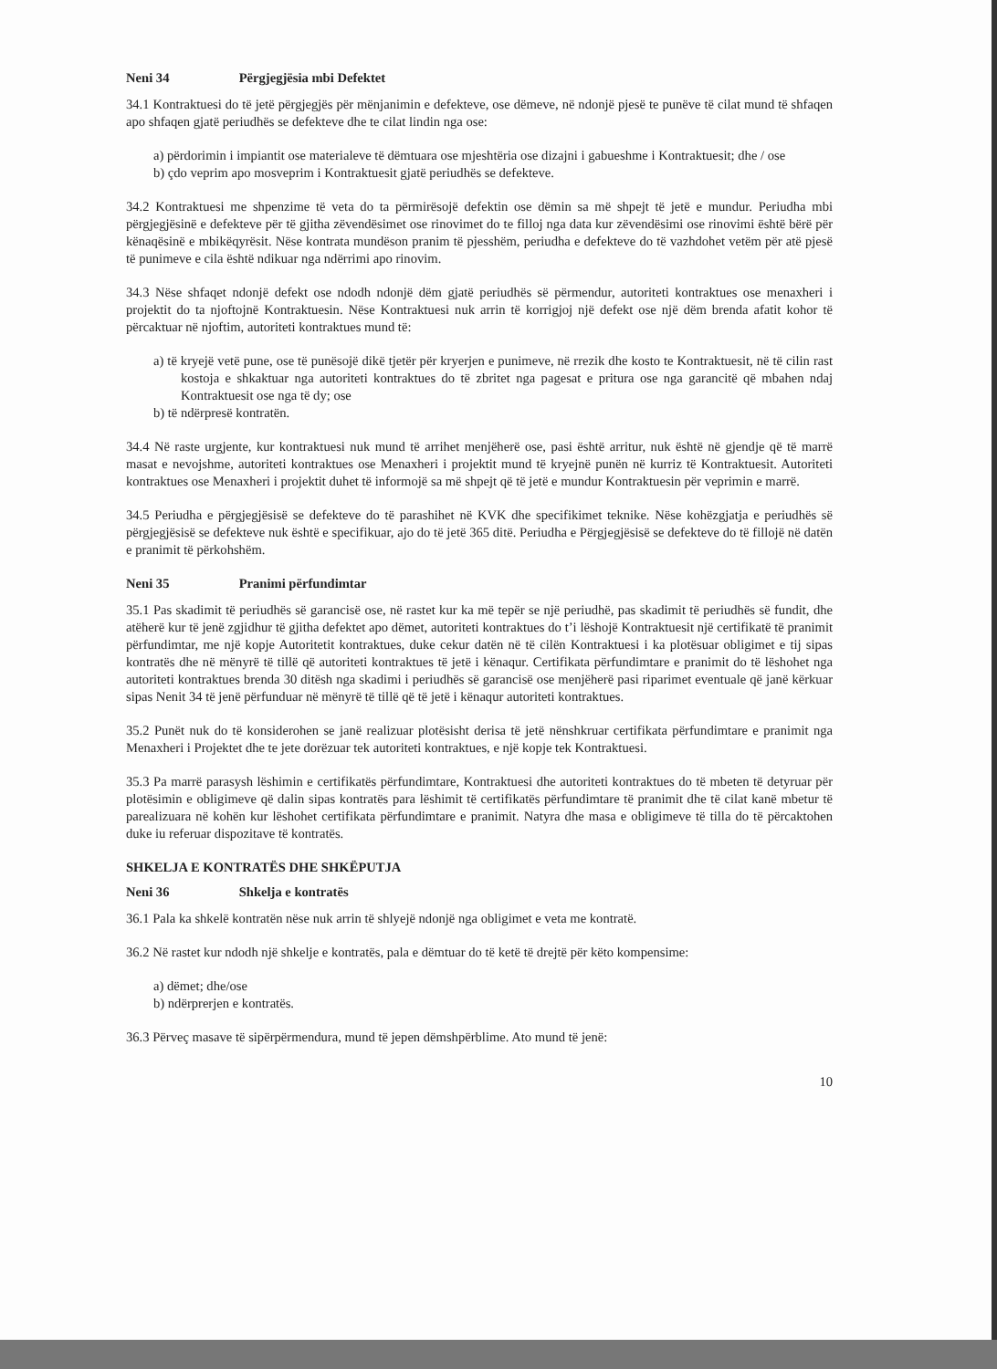Neni 34 Përgjegjësia mbi Defektet
34.1 Kontraktuesi do të jetë përgjegjës për mënjanimin e defekteve, ose dëmeve, në ndonjë pjesë te punëve të cilat mund të shfaqen apo shfaqen gjatë periudhës se defekteve dhe te cilat lindin nga ose:
a) përdorimin i impiantit ose materialeve të dëmtuara ose mjeshtëria ose dizajni i gabueshme i Kontraktuesit; dhe / ose
b) çdo veprim apo mosveprim i Kontraktuesit gjatë periudhës se defekteve.
34.2 Kontraktuesi me shpenzime të veta do ta përmirësojë defektin ose dëmin sa më shpejt të jetë e mundur. Periudha mbi përgjegjësinë e defekteve për të gjitha zëvendësimet ose rinovimet do te filloj nga data kur zëvendësimi ose rinovimi është bërë për kënaqësinë e mbikëqyrësit. Nëse kontrata mundëson pranim të pjesshëm, periudha e defekteve do të vazhdohet vetëm për atë pjesë të punimeve e cila është ndikuar nga ndërrimi apo rinovim.
34.3 Nëse shfaqet ndonjë defekt ose ndodh ndonjë dëm gjatë periudhës së përmendur, autoriteti kontraktues ose menaxheri i projektit do ta njoftojnë Kontraktuesin. Nëse Kontraktuesi nuk arrin të korrigjoj një defekt ose një dëm brenda afatit kohor të përcaktuar në njoftim, autoriteti kontraktues mund të:
a) të kryejë vetë pune, ose të punësojë dikë tjetër për kryerjen e punimeve, në rrezik dhe kosto te Kontraktuesit, në të cilin rast kostoja e shkaktuar nga autoriteti kontraktues do të zbritet nga pagesat e pritura ose nga garancitë që mbahen ndaj Kontraktuesit ose nga të dy; ose
b) të ndërpresë kontratën.
34.4 Në raste urgjente, kur kontraktuesi nuk mund të arrihet menjëherë ose, pasi është arritur, nuk është në gjendje që të marrë masat e nevojshme, autoriteti kontraktues ose Menaxheri i projektit mund të kryejnë punën në kurriz të Kontraktuesit. Autoriteti kontraktues ose Menaxheri i projektit duhet të informojë sa më shpejt që të jetë e mundur Kontraktuesin për veprimin e marrë.
34.5 Periudha e përgjegjësisë se defekteve do të parashihet në KVK dhe specifikimet teknike. Nëse kohëzgjatja e periudhës së përgjegjësisë se defekteve nuk është e specifikuar, ajo do të jetë 365 ditë. Periudha e Përgjegjësisë se defekteve do të fillojë në datën e pranimit të përkohshëm.
Neni 35 Pranimi përfundimtar
35.1 Pas skadimit të periudhës së garancisë ose, në rastet kur ka më tepër se një periudhë, pas skadimit të periudhës së fundit, dhe atëherë kur të jenë zgjidhur të gjitha defektet apo dëmet, autoriteti kontraktues do t’i lëshojë Kontraktuesit një certifikatë të pranimit përfundimtar, me një kopje Autoritetit kontraktues, duke cekur datën në të cilën Kontraktuesi i ka plotësuar obligimet e tij sipas kontratës dhe në mënyrë të tillë që autoriteti kontraktues të jetë i kënaqur. Certifikata përfundimtare e pranimit do të lëshohet nga autoriteti kontraktues brenda 30 ditësh nga skadimi i periudhës së garancisë ose menjëherë pasi riparimet eventuale që janë kërkuar sipas Nenit 34 të jenë përfunduar në mënyrë të tillë që të jetë i kënaqur autoriteti kontraktues.
35.2 Punët nuk do të konsiderohen se janë realizuar plotësisht derisa të jetë nënshkruar certifikata përfundimtare e pranimit nga Menaxheri i Projektet dhe te jete dorëzuar tek autoriteti kontraktues, e një kopje tek Kontraktuesi.
35.3 Pa marrë parasysh lëshimin e certifikatës përfundimtare, Kontraktuesi dhe autoriteti kontraktues do të mbeten të detyruar për plotësimin e obligimeve që dalin sipas kontratës para lëshimit të certifikatës përfundimtare të pranimit dhe të cilat kanë mbetur të parealizuara në kohën kur lëshohet certifikata përfundimtare e pranimit. Natyra dhe masa e obligimeve të tilla do të përcaktohen duke iu referuar dispozitave të kontratës.
SHKELJA E KONTRATËS DHE SHKËPUTJA
Neni 36 Shkelja e kontratës
36.1 Pala ka shkelë kontratën nëse nuk arrin të shlyejë ndonjë nga obligimet e veta me kontratë.
36.2 Në rastet kur ndodh një shkelje e kontratës, pala e dëmtuar do të ketë të drejtë për këto kompensime:
a) dëmet; dhe/ose
b) ndërprerjen e kontratës.
36.3 Përveç masave të sipërpërmendura, mund të jepen dëmshpërblime. Ato mund të jenë:
10